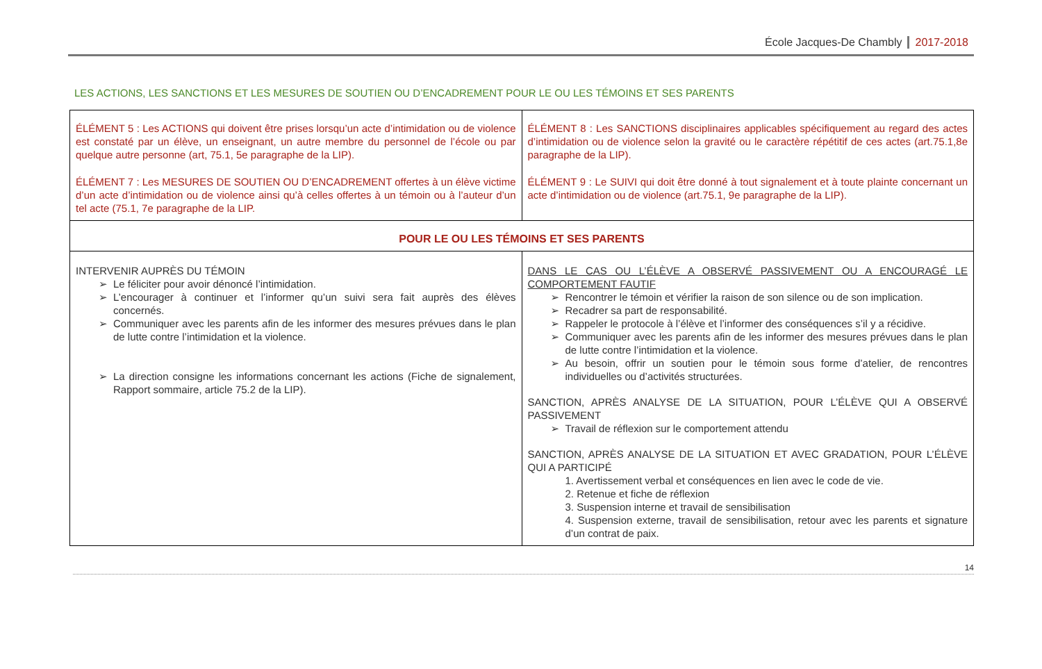École Jacques-De Chambly 2017-2018
LES ACTIONS, LES SANCTIONS ET LES MESURES DE SOUTIEN OU D’ENCADREMENT POUR LE OU LES TÉMOINS ET SES PARENTS
| ÉLÉMENT 5 : Les ACTIONS qui doivent être prises lorsqu’un acte d’intimidation ou de violence est constaté par un élève, un enseignant, un autre membre du personnel de l’école ou par quelque autre personne (art, 75.1, 5e paragraphe de la LIP). ÉLÉMENT 7 : Les MESURES DE SOUTIEN OU D’ENCADREMENT offertes à un élève victime d’un acte d’intimidation ou de violence ainsi qu’à celles offertes à un témoin ou à l’auteur d’un tel acte (75.1, 7e paragraphe de la LIP. | ÉLÉMENT 8 : Les SANCTIONS disciplinaires applicables spécifiquement au regard des actes d’intimidation ou de violence selon la gravité ou le caractère répétitif de ces actes (art.75.1,8e paragraphe de la LIP). ÉLÉMENT 9 : Le SUIVI qui doit être donné à tout signalement et à toute plainte concernant un acte d’intimidation ou de violence (art.75.1, 9e paragraphe de la LIP). |
| POUR LE OU LES TÉMOINS ET SES PARENTS | |
| INTERVENIR AUPRÈS DU TÉMOIN Le féliciter pour avoir dénoncé l’intimidation. L’encourager à continuer et l’informer qu’un suivi sera fait auprès des élèves concernés. Communiquer avec les parents afin de les informer des mesures prévues dans le plan de lutte contre l’intimidation et la violence. La direction consigne les informations concernant les actions (Fiche de signalement, Rapport sommaire, article 75.2 de la LIP). | DANS LE CAS OU L’ÉLÈVE A OBSERVÉ PASSIVEMENT OU A ENCOURAGÉ LE COMPORTEMENT FAUTIF Rencontrer le témoin et vérifier la raison de son silence ou de son implication. Recadrer sa part de responsabilité. Rappeler le protocole à l’élève et l’informer des conséquences s’il y a récidive. Communiquer avec les parents afin de les informer des mesures prévues dans le plan de lutte contre l’intimidation et la violence. Au besoin, offrir un soutien pour le témoin sous forme d’atelier, de rencontres individuelles ou d’activités structurées. SANCTION, APRÈS ANALYSE DE LA SITUATION, POUR L’ÉLÈVE QUI A OBSERVÉ PASSIVEMENT Travail de réflexion sur le comportement attendu SANCTION, APRÈS ANALYSE DE LA SITUATION ET AVEC GRADATION, POUR L’ÉLÈVE QUI A PARTICIPÉ 1. Avertissement verbal et conséquences en lien avec le code de vie. 2. Retenue et fiche de réflexion 3. Suspension interne et travail de sensibilisation 4. Suspension externe, travail de sensibilisation, retour avec les parents et signature d’un contrat de paix. |
14